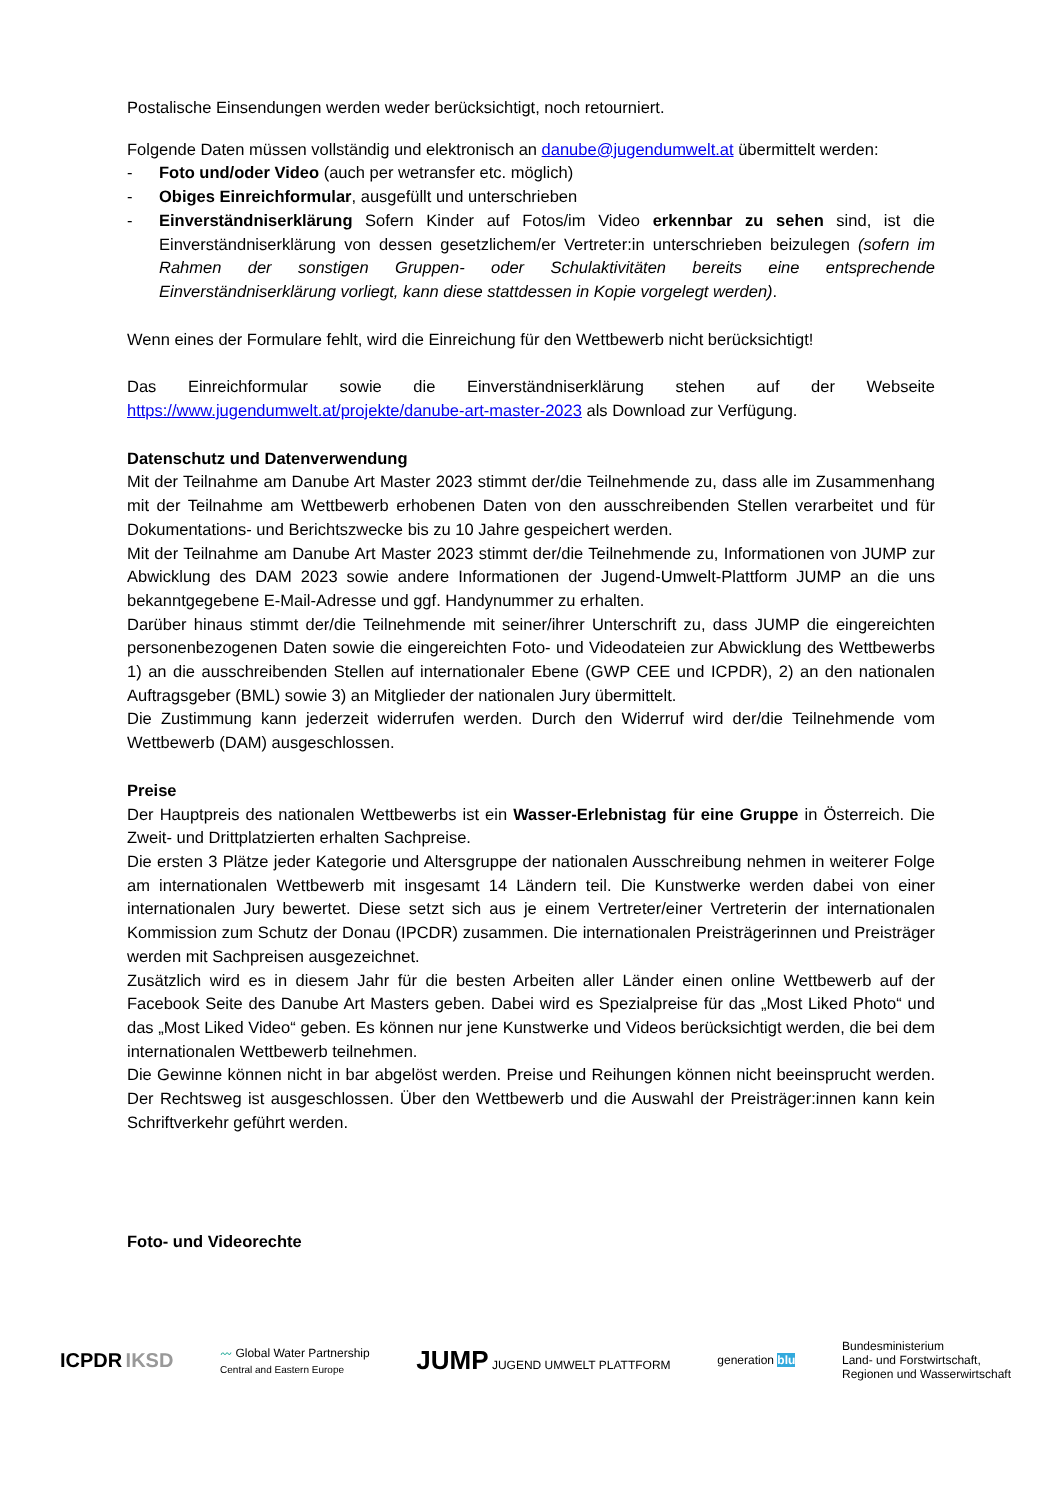Postalische Einsendungen werden weder berücksichtigt, noch retourniert.
Folgende Daten müssen vollständig und elektronisch an danube@jugendumwelt.at übermittelt werden:
- Foto und/oder Video (auch per wetransfer etc. möglich)
- Obiges Einreichformular, ausgefüllt und unterschrieben
- Einverständniserklärung Sofern Kinder auf Fotos/im Video erkennbar zu sehen sind, ist die Einverständniserklärung von dessen gesetzlichem/er Vertreter:in unterschrieben beizulegen (sofern im Rahmen der sonstigen Gruppen- oder Schulaktivitäten bereits eine entsprechende Einverständniserklärung vorliegt, kann diese stattdessen in Kopie vorgelegt werden).
Wenn eines der Formulare fehlt, wird die Einreichung für den Wettbewerb nicht berücksichtigt!
Das Einreichformular sowie die Einverständniserklärung stehen auf der Webseite https://www.jugendumwelt.at/projekte/danube-art-master-2023 als Download zur Verfügung.
Datenschutz und Datenverwendung
Mit der Teilnahme am Danube Art Master 2023 stimmt der/die Teilnehmende zu, dass alle im Zusammenhang mit der Teilnahme am Wettbewerb erhobenen Daten von den ausschreibenden Stellen verarbeitet und für Dokumentations- und Berichtszwecke bis zu 10 Jahre gespeichert werden.
Mit der Teilnahme am Danube Art Master 2023 stimmt der/die Teilnehmende zu, Informationen von JUMP zur Abwicklung des DAM 2023 sowie andere Informationen der Jugend-Umwelt-Plattform JUMP an die uns bekanntgegebene E-Mail-Adresse und ggf. Handynummer zu erhalten.
Darüber hinaus stimmt der/die Teilnehmende mit seiner/ihrer Unterschrift zu, dass JUMP die eingereichten personenbezogenen Daten sowie die eingereichten Foto- und Videodateien zur Abwicklung des Wettbewerbs 1) an die ausschreibenden Stellen auf internationaler Ebene (GWP CEE und ICPDR), 2) an den nationalen Auftragsgeber (BML) sowie 3) an Mitglieder der nationalen Jury übermittelt.
Die Zustimmung kann jederzeit widerrufen werden. Durch den Widerruf wird der/die Teilnehmende vom Wettbewerb (DAM) ausgeschlossen.
Preise
Der Hauptpreis des nationalen Wettbewerbs ist ein Wasser-Erlebnistag für eine Gruppe in Österreich. Die Zweit- und Drittplatzierten erhalten Sachpreise.
Die ersten 3 Plätze jeder Kategorie und Altersgruppe der nationalen Ausschreibung nehmen in weiterer Folge am internationalen Wettbewerb mit insgesamt 14 Ländern teil. Die Kunstwerke werden dabei von einer internationalen Jury bewertet. Diese setzt sich aus je einem Vertreter/einer Vertreterin der internationalen Kommission zum Schutz der Donau (IPCDR) zusammen. Die internationalen Preisträgerinnen und Preisträger werden mit Sachpreisen ausgezeichnet.
Zusätzlich wird es in diesem Jahr für die besten Arbeiten aller Länder einen online Wettbewerb auf der Facebook Seite des Danube Art Masters geben. Dabei wird es Spezialpreise für das „Most Liked Photo“ und das „Most Liked Video“ geben. Es können nur jene Kunstwerke und Videos berücksichtigt werden, die bei dem internationalen Wettbewerb teilnehmen.
Die Gewinne können nicht in bar abgelöst werden. Preise und Reihungen können nicht beeinsprucht werden. Der Rechtsweg ist ausgeschlossen. Über den Wettbewerb und die Auswahl der Preisträger:innen kann kein Schriftverkehr geführt werden.
Foto- und Videorechte
ICPDR IKSD
〰 Global Water Partnership
Central and Eastern Europe
JUMP JUGEND UMWELT PLATTFORM generation blu
Bundesministerium
Land- und Forstwirtschaft,
Regionen und Wasserwirtschaft